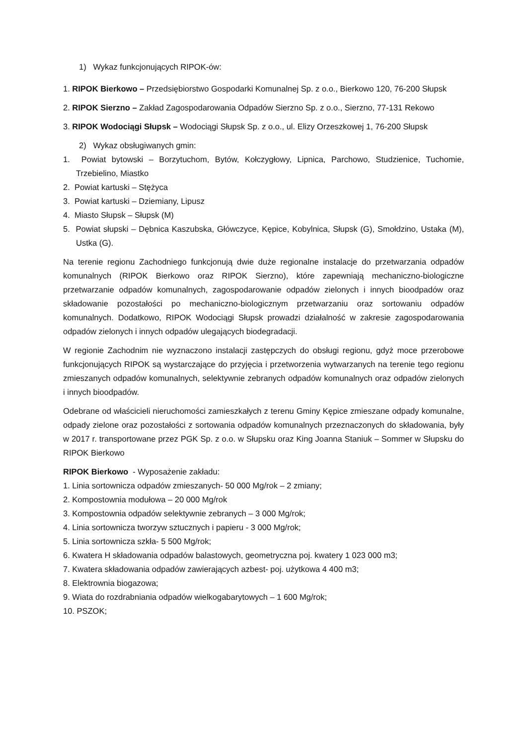1) Wykaz funkcjonujących RIPOK-ów:
1. RIPOK Bierkowo – Przedsiębiorstwo Gospodarki Komunalnej Sp. z o.o., Bierkowo 120, 76-200 Słupsk
2. RIPOK Sierzno – Zakład Zagospodarowania Odpadów Sierzno Sp. z o.o., Sierzno, 77-131 Rekowo
3. RIPOK Wodociągi Słupsk – Wodociągi Słupsk Sp. z o.o., ul. Elizy Orzeszkowej 1, 76-200 Słupsk
2) Wykaz obsługiwanych gmin:
1. Powiat bytowski – Borzytuchom, Bytów, Kołczygłowy, Lipnica, Parchowo, Studzienice, Tuchomie, Trzebielino, Miastko
2. Powiat kartuski – Stężyca
3. Powiat kartuski – Dziemiany, Lipusz
4. Miasto Słupsk – Słupsk (M)
5. Powiat słupski – Dębnica Kaszubska, Główczyce, Kępice, Kobylnica, Słupsk (G), Smołdzino, Ustaka (M), Ustka (G).
Na terenie regionu Zachodniego funkcjonują dwie duże regionalne instalacje do przetwarzania odpadów komunalnych (RIPOK Bierkowo oraz RIPOK Sierzno), które zapewniają mechaniczno-biologiczne przetwarzanie odpadów komunalnych, zagospodarowanie odpadów zielonych i innych bioodpadów oraz składowanie pozostałości po mechaniczno-biologicznym przetwarzaniu oraz sortowaniu odpadów komunalnych. Dodatkowo, RIPOK Wodociągi Słupsk prowadzi działalność w zakresie zagospodarowania odpadów zielonych i innych odpadów ulegających biodegradacji.
W regionie Zachodnim nie wyznaczono instalacji zastępczych do obsługi regionu, gdyż moce przerobowe funkcjonujących RIPOK są wystarczające do przyjęcia i przetworzenia wytwarzanych na terenie tego regionu zmieszanych odpadów komunalnych, selektywnie zebranych odpadów komunalnych oraz odpadów zielonych i innych bioodpadów.
Odebrane od właścicieli nieruchomości zamieszkałych z terenu Gminy Kępice zmieszane odpady komunalne, odpady zielone oraz pozostałości z sortowania odpadów komunalnych przeznaczonych do składowania, były w 2017 r. transportowane przez PGK Sp. z o.o. w Słupsku oraz King Joanna Staniuk – Sommer w Słupsku do RIPOK Bierkowo
RIPOK Bierkowo - Wyposażenie zakładu:
1. Linia sortownicza odpadów zmieszanych- 50 000 Mg/rok – 2 zmiany;
2. Kompostownia modułowa – 20 000 Mg/rok
3. Kompostownia odpadów selektywnie zebranych – 3 000 Mg/rok;
4. Linia sortownicza tworzyw sztucznych i papieru - 3 000 Mg/rok;
5. Linia sortownicza szkła- 5 500 Mg/rok;
6. Kwatera H składowania odpadów balastowych, geometryczna poj. kwatery 1 023 000 m3;
7. Kwatera składowania odpadów zawierających azbest- poj. użytkowa 4 400 m3;
8. Elektrownia biogazowa;
9. Wiata do rozdrabniania odpadów wielkogabarytowych – 1 600 Mg/rok;
10. PSZOK;